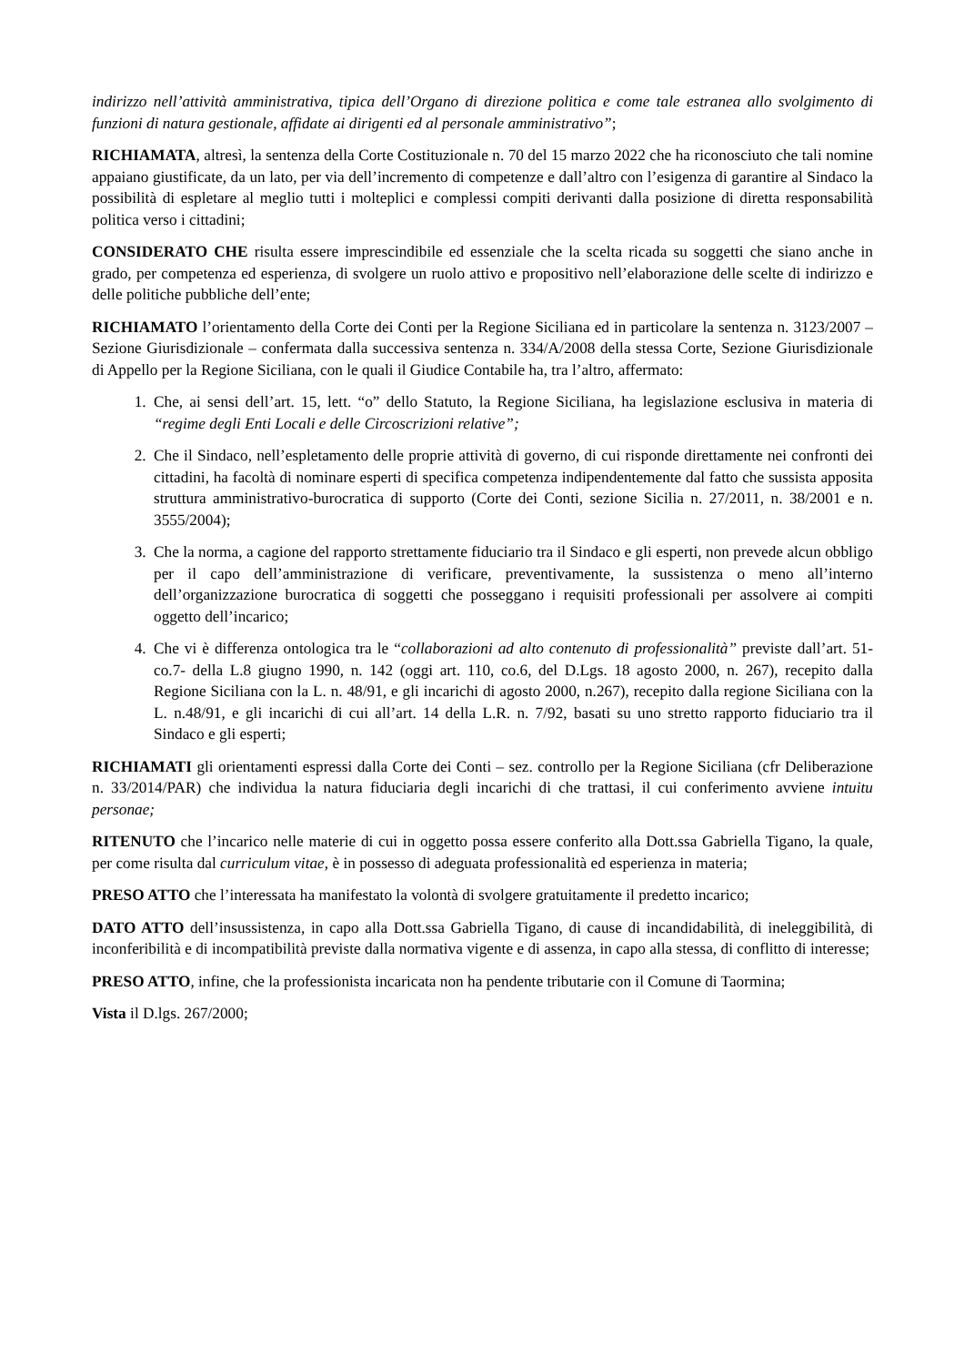indirizzo nell’attività amministrativa, tipica dell’Organo di direzione politica e come tale estranea allo svolgimento di funzioni di natura gestionale, affidate ai dirigenti ed al personale amministrativo”;
RICHIAMATA, altresì, la sentenza della Corte Costituzionale n. 70 del 15 marzo 2022 che ha riconosciuto che tali nomine appaiano giustificate, da un lato, per via dell’incremento di competenze e dall’altro con l’esigenza di garantire al Sindaco la possibilità di espletare al meglio tutti i molteplici e complessi compiti derivanti dalla posizione di diretta responsabilità politica verso i cittadini;
CONSIDERATO CHE risulta essere imprescindibile ed essenziale che la scelta ricada su soggetti che siano anche in grado, per competenza ed esperienza, di svolgere un ruolo attivo e propositivo nell’elaborazione delle scelte di indirizzo e delle politiche pubbliche dell’ente;
RICHIAMATO l’orientamento della Corte dei Conti per la Regione Siciliana ed in particolare la sentenza n. 3123/2007 – Sezione Giurisdizionale – confermata dalla successiva sentenza n. 334/A/2008 della stessa Corte, Sezione Giurisdizionale di Appello per la Regione Siciliana, con le quali il Giudice Contabile ha, tra l’altro, affermato:
1. Che, ai sensi dell’art. 15, lett. “o” dello Statuto, la Regione Siciliana, ha legislazione esclusiva in materia di “regime degli Enti Locali e delle Circoscrizioni relative”;
2. Che il Sindaco, nell’espletamento delle proprie attività di governo, di cui risponde direttamente nei confronti dei cittadini, ha facoltà di nominare esperti di specifica competenza indipendentemente dal fatto che sussista apposita struttura amministrativo-burocratica di supporto (Corte dei Conti, sezione Sicilia n. 27/2011, n. 38/2001 e n. 3555/2004);
3. Che la norma, a cagione del rapporto strettamente fiduciario tra il Sindaco e gli esperti, non prevede alcun obbligo per il capo dell’amministrazione di verificare, preventivamente, la sussistenza o meno all’interno dell’organizzazione burocratica di soggetti che posseggano i requisiti professionali per assolvere ai compiti oggetto dell’incarico;
4. Che vi è differenza ontologica tra le “collaborazioni ad alto contenuto di professionalità” previste dall’art. 51-co.7- della L.8 giugno 1990, n. 142 (oggi art. 110, co.6, del D.Lgs. 18 agosto 2000, n. 267), recepito dalla Regione Siciliana con la L. n. 48/91, e gli incarichi di agosto 2000, n.267), recepito dalla regione Siciliana con la L. n.48/91, e gli incarichi di cui all’art. 14 della L.R. n. 7/92, basati su uno stretto rapporto fiduciario tra il Sindaco e gli esperti;
RICHIAMATI gli orientamenti espressi dalla Corte dei Conti – sez. controllo per la Regione Siciliana (cfr Deliberazione n. 33/2014/PAR) che individua la natura fiduciaria degli incarichi di che trattasi, il cui conferimento avviene intuitu personae;
RITENUTO che l’incarico nelle materie di cui in oggetto possa essere conferito alla Dott.ssa Gabriella Tigano, la quale, per come risulta dal curriculum vitae, è in possesso di adeguata professionalità ed esperienza in materia;
PRESO ATTO che l’interessata ha manifestato la volontà di svolgere gratuitamente il predetto incarico;
DATO ATTO dell’insussistenza, in capo alla Dott.ssa Gabriella Tigano, di cause di incandidabilità, di ineleggibilità, di inconferibilità e di incompatibilità previste dalla normativa vigente e di assenza, in capo alla stessa, di conflitto di interesse;
PRESO ATTO, infine, che la professionista incaricata non ha pendente tributarie con il Comune di Taormina;
Vista il D.lgs. 267/2000;